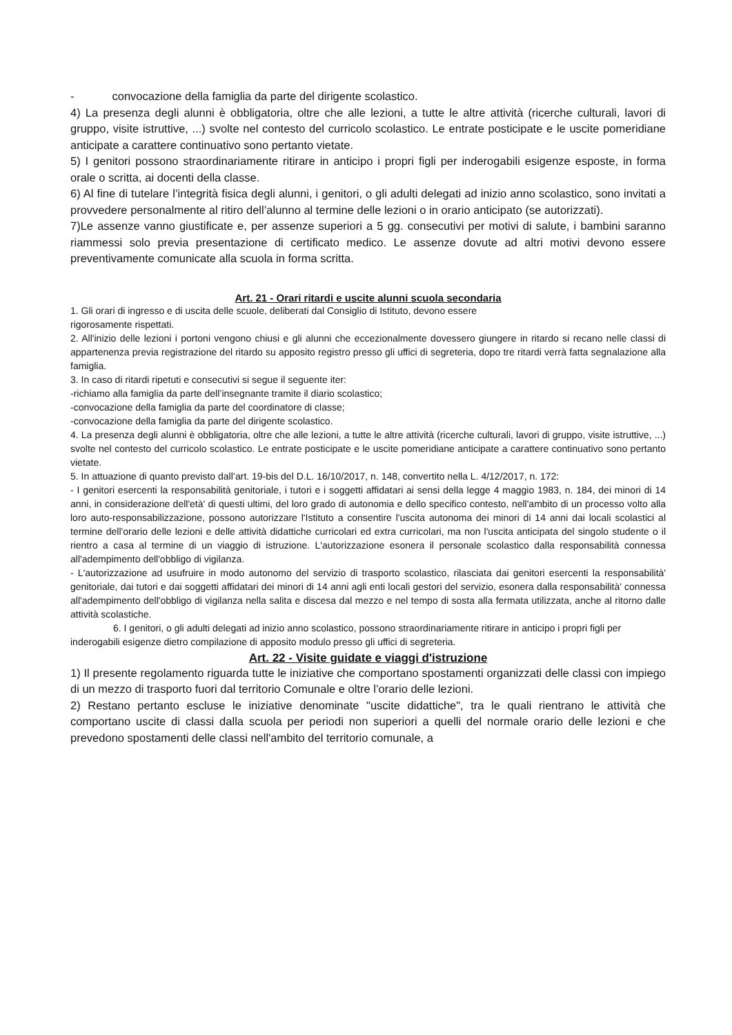- convocazione della famiglia da parte del dirigente scolastico.
4) La presenza degli alunni è obbligatoria, oltre che alle lezioni, a tutte le altre attività (ricerche culturali, lavori di gruppo, visite istruttive, ...) svolte nel contesto del curricolo scolastico. Le entrate posticipate e le uscite pomeridiane anticipate a carattere continuativo sono pertanto vietate.
5) I genitori possono straordinariamente ritirare in anticipo i propri figli per inderogabili esigenze esposte, in forma orale o scritta, ai docenti della classe.
6) Al fine di tutelare l’integrità fisica degli alunni, i genitori, o gli adulti delegati ad inizio anno scolastico, sono invitati a provvedere personalmente al ritiro dell’alunno al termine delle lezioni o in orario anticipato (se autorizzati).
7)Le assenze vanno giustificate e, per assenze superiori a 5 gg. consecutivi per motivi di salute, i bambini saranno riammessi solo previa presentazione di certificato medico. Le assenze dovute ad altri motivi devono essere preventivamente comunicate alla scuola in forma scritta.
Art. 21 - Orari ritardi e uscite alunni scuola secondaria
1. Gli orari di ingresso e di uscita delle scuole, deliberati dal Consiglio di Istituto, devono essere
rigorosamente rispettati.
2. All'inizio delle lezioni i portoni vengono chiusi e gli alunni che eccezionalmente dovessero giungere in ritardo si recano nelle classi di appartenenza previa registrazione del ritardo su apposito registro presso gli uffici di segreteria, dopo tre ritardi verrà fatta segnalazione alla famiglia.
3. In caso di ritardi ripetuti e consecutivi si segue il seguente iter:
-richiamo alla famiglia da parte dell’insegnante tramite il diario scolastico;
-convocazione della famiglia da parte del coordinatore di classe;
-convocazione della famiglia da parte del dirigente scolastico.
4. La presenza degli alunni è obbligatoria, oltre che alle lezioni, a tutte le altre attività (ricerche culturali, lavori di gruppo, visite istruttive, ...) svolte nel contesto del curricolo scolastico. Le entrate posticipate e le uscite pomeridiane anticipate a carattere continuativo sono pertanto vietate.
5. In attuazione di quanto previsto dall’art. 19-bis del D.L. 16/10/2017, n. 148, convertito nella L. 4/12/2017, n. 172:
- I genitori esercenti la responsabilità genitoriale, i tutori e i soggetti affidatari ai sensi della legge 4 maggio 1983, n. 184, dei minori di 14 anni, in considerazione dell'età' di questi ultimi, del loro grado di autonomia e dello specifico contesto, nell'ambito di un processo volto alla loro auto-responsabilizzazione, possono autorizzare l'Istituto a consentire l'uscita autonoma dei minori di 14 anni dai locali scolastici al termine dell'orario delle lezioni e delle attività didattiche curricolari ed extra curricolari, ma non l'uscita anticipata del singolo studente o il rientro a casa al termine di un viaggio di istruzione. L'autorizzazione esonera il personale scolastico dalla responsabilità connessa all'adempimento dell'obbligo di vigilanza.
- L'autorizzazione ad usufruire in modo autonomo del servizio di trasporto scolastico, rilasciata dai genitori esercenti la responsabilità' genitoriale, dai tutori e dai soggetti affidatari dei minori di 14 anni agli enti locali gestori del servizio, esonera dalla responsabilità' connessa all'adempimento dell'obbligo di vigilanza nella salita e discesa dal mezzo e nel tempo di sosta alla fermata utilizzata, anche al ritorno dalle attività scolastiche.
6. I genitori, o gli adulti delegati ad inizio anno scolastico, possono straordinariamente ritirare in anticipo i propri figli per inderogabili esigenze dietro compilazione di apposito modulo presso gli uffici di segreteria.
Art. 22 - Visite guidate e viaggi d'istruzione
1) Il presente regolamento riguarda tutte le iniziative che comportano spostamenti organizzati delle classi con impiego di un mezzo di trasporto fuori dal territorio Comunale e oltre l’orario delle lezioni.
2) Restano pertanto escluse le iniziative denominate "uscite didattiche", tra le quali rientrano le attività che comportano uscite di classi dalla scuola per periodi non superiori a quelli del normale orario delle lezioni e che prevedono spostamenti delle classi nell'ambito del territorio comunale, a